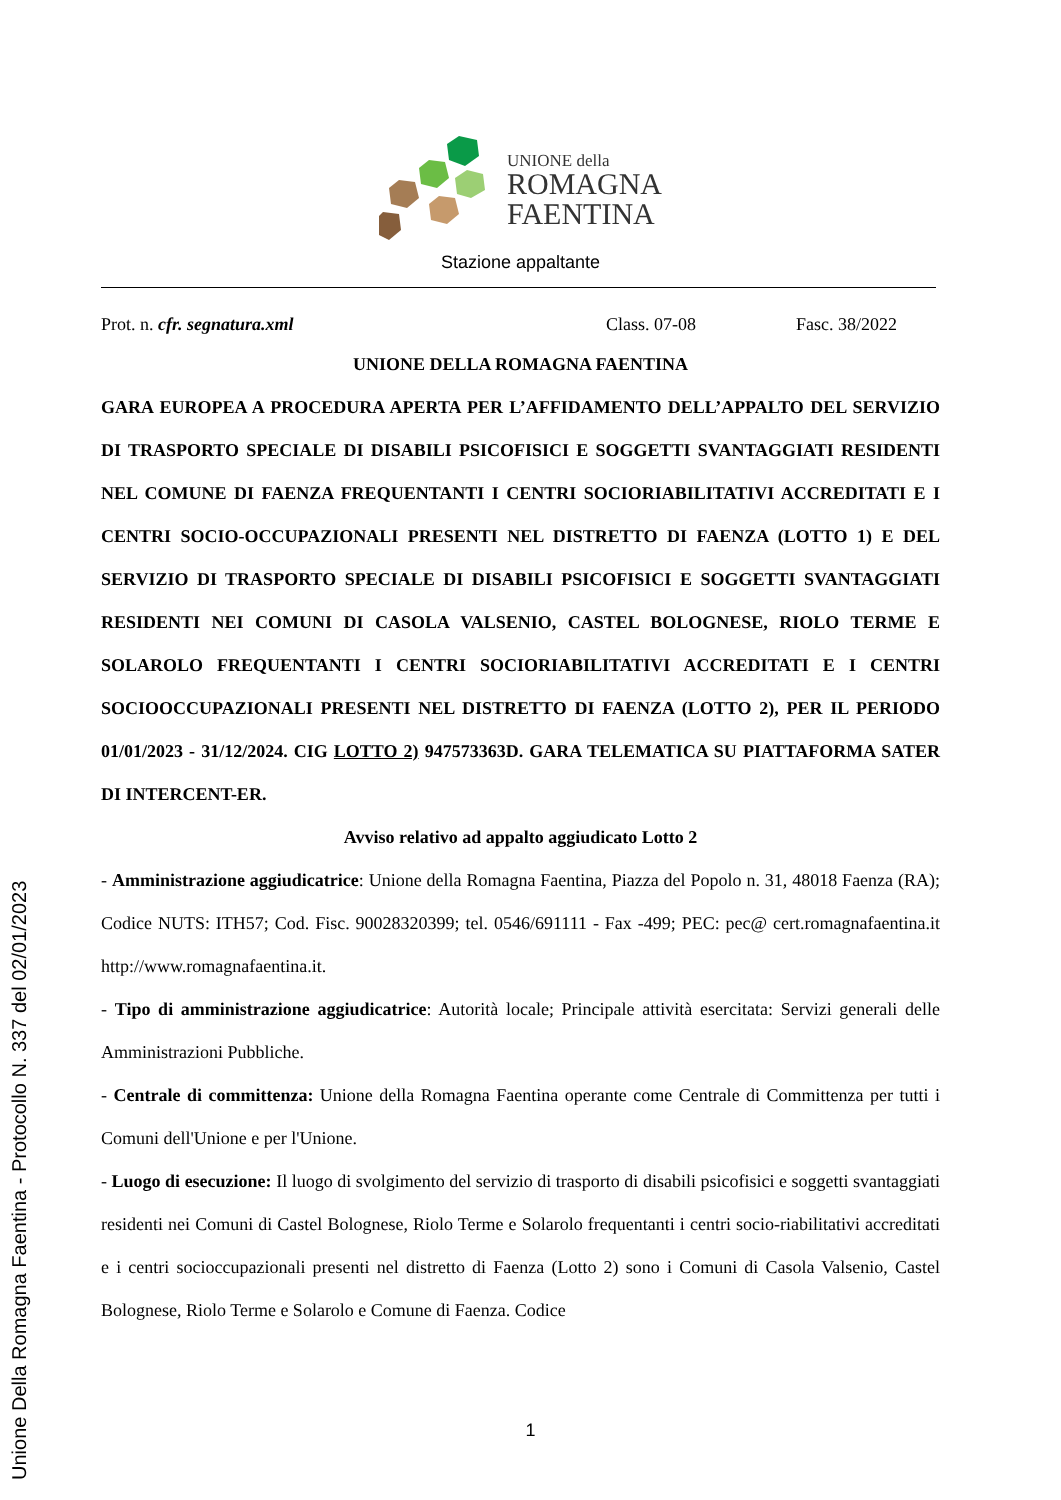UNIONE della
ROMAGNA
FAENTINA
Stazione appaltante
Prot. n. cfr. segnatura.xml Class. 07-08 Fasc. 38/2022
UNIONE DELLA ROMAGNA FAENTINA
GARA EUROPEA A PROCEDURA APERTA PER L’AFFIDAMENTO DELL’APPALTO DEL SERVIZIO DI TRASPORTO SPECIALE DI DISABILI PSICOFISICI E SOGGETTI SVANTAGGIATI RESIDENTI NEL COMUNE DI FAENZA FREQUENTANTI I CENTRI SOCIORIABILITATIVI ACCREDITATI E I CENTRI SOCIO-OCCUPAZIONALI PRESENTI NEL DISTRETTO DI FAENZA (LOTTO 1) E DEL SERVIZIO DI TRASPORTO SPECIALE DI DISABILI PSICOFISICI E SOGGETTI SVANTAGGIATI RESIDENTI NEI COMUNI DI CASOLA VALSENIO, CASTEL BOLOGNESE, RIOLO TERME E SOLAROLO FREQUENTANTI I CENTRI SOCIORIABILITATIVI ACCREDITATI E I CENTRI SOCIOOCCUPAZIONALI PRESENTI NEL DISTRETTO DI FAENZA (LOTTO 2), PER IL PERIODO 01/01/2023 - 31/12/2024. CIG LOTTO 2) 947573363D. GARA TELEMATICA SU PIATTAFORMA SATER DI INTERCENT-ER.
Avviso relativo ad appalto aggiudicato Lotto 2
- Amministrazione aggiudicatrice: Unione della Romagna Faentina, Piazza del Popolo n. 31, 48018 Faenza (RA); Codice NUTS: ITH57; Cod. Fisc. 90028320399; tel. 0546/691111 - Fax -499; PEC: pec@ cert.romagnafaentina.it http://www.romagnafaentina.it.
- Tipo di amministrazione aggiudicatrice: Autorità locale; Principale attività esercitata: Servizi generali delle Amministrazioni Pubbliche.
- Centrale di committenza: Unione della Romagna Faentina operante come Centrale di Committenza per tutti i Comuni dell'Unione e per l'Unione.
- Luogo di esecuzione: Il luogo di svolgimento del servizio di trasporto di disabili psicofisici e soggetti svantaggiati residenti nei Comuni di Castel Bolognese, Riolo Terme e Solarolo frequentanti i centri socio-riabilitativi accreditati e i centri socioccupazionali presenti nel distretto di Faenza (Lotto 2) sono i Comuni di Casola Valsenio, Castel Bolognese, Riolo Terme e Solarolo e Comune di Faenza. Codice
1
Unione Della Romagna Faentina - Protocollo N. 337 del 02/01/2023